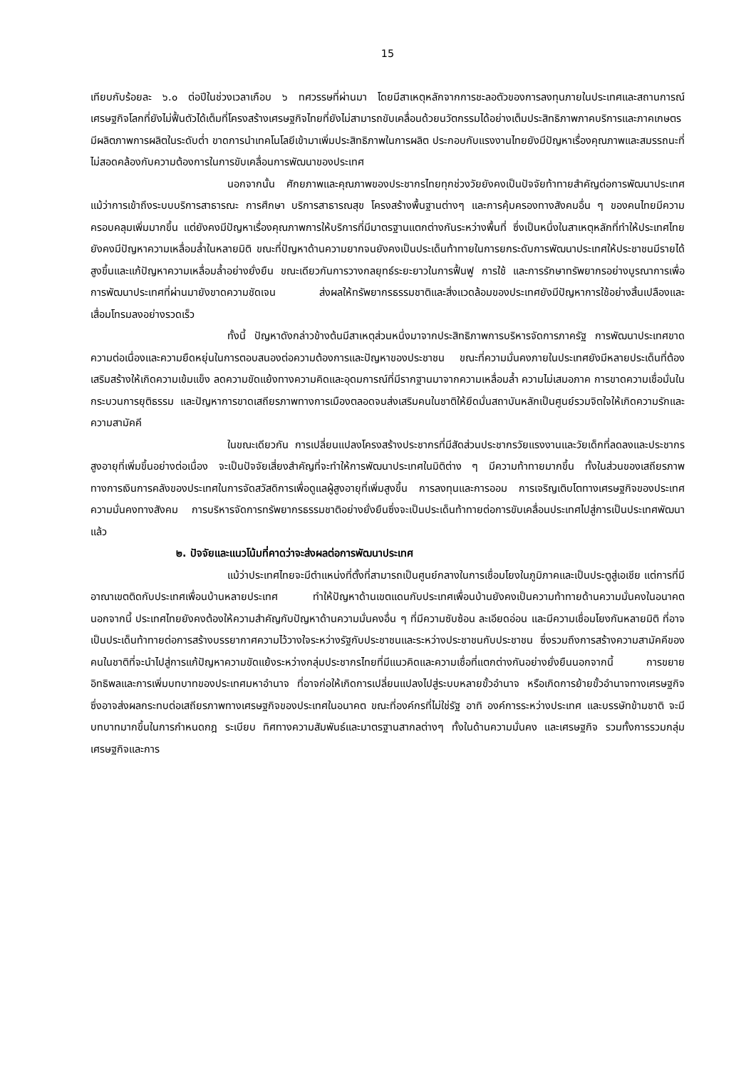15
เทียบกับร้อยละ ๖.๐ ต่อปีในช่วงเวลาเกือบ ๖ ทศวรรษที่ผ่านมา โดยมีสาเหตุหลักจากการชะลอตัวของการลงทุนภายในประเทศและสถานการณ์เศรษฐกิจโลกที่ยังไม่ฟื้นตัวได้เต็มที่โครงสร้างเศรษฐกิจไทยที่ยังไม่สามารถขับเคลื่อนด้วยนวัตกรรมได้อย่างเต็มประสิทธิภาพภาคบริการและภาคเกษตรมีผลิตภาพการผลิตในระดับต่ำ ขาดการนำเทคโนโลยีเข้ามาเพิ่มประสิทธิภาพในการผลิต ประกอบกับแรงงานไทยยังมีปัญหาเรื่องคุณภาพและสมรรถนะที่ไม่สอดคล้องกับความต้องการในการขับเคลื่อนการพัฒนาของประเทศ
นอกจากนั้น ศักยภาพและคุณภาพของประชากรไทยทุกช่วงวัยยังคงเป็นปัจจัยท้าทายสำคัญต่อการพัฒนาประเทศ แม้ว่าการเข้าถึงระบบบริการสาธารณะ การศึกษา บริการสาธารณสุข โครงสร้างพื้นฐานต่างๆ และการคุ้มครองทางสังคมอื่น ๆ ของคนไทยมีความครอบคลุมเพิ่มมากขึ้น แต่ยังคงมีปัญหาเรื่องคุณภาพการให้บริการที่มีมาตรฐานแตกต่างกันระหว่างพื้นที่ ซึ่งเป็นหนึ่งในสาเหตุหลักที่ทำให้ประเทศไทยยังคงมีปัญหาความเหลื่อมล้ำในหลายมิติ ขณะที่ปัญหาด้านความยากจนยังคงเป็นประเด็นท้าทายในการยกระดับการพัฒนาประเทศให้ประชาชนมีรายได้สูงขึ้นและแก้ปัญหาความเหลื่อมล้ำอย่างยั่งยืน ขณะเดียวกันการวางกลยุทธ์ระยะยาวในการฟื้นฟู การใช้ และการรักษาทรัพยากรอย่างบูรณาการเพื่อการพัฒนาประเทศที่ผ่านมายังขาดความชัดเจน ส่งผลให้ทรัพยากรธรรมชาติและสิ่งแวดล้อมของประเทศยังมีปัญหาการใช้อย่างสิ้นเปลืองและเสื่อมโทรมลงอย่างรวดเร็ว
ทั้งนี้ ปัญหาดังกล่าวข้างต้นมีสาเหตุส่วนหนึ่งมาจากประสิทธิภาพการบริหารจัดการภาครัฐ การพัฒนาประเทศขาดความต่อเนื่องและความยืดหยุ่นในการตอบสนองต่อความต้องการและปัญหาของประชาชน ขณะที่ความมั่นคงภายในประเทศยังมีหลายประเด็นที่ต้องเสริมสร้างให้เกิดความเข้มแข็ง ลดความขัดแย้งทางความคิดและอุดมการณ์ที่มีรากฐานมาจากความเหลื่อมล้ำ ความไม่เสมอภาค การขาดความเชื่อมั่นในกระบวนการยุติธรรม และปัญหาการขาดเสถียรภาพทางการเมืองตลอดจนส่งเสริมคนในชาติให้ยึดมั่นสถาบันหลักเป็นศูนย์รวมจิตใจให้เกิดความรักและความสามัคคี
ในขณะเดียวกัน การเปลี่ยนแปลงโครงสร้างประชากรที่มีสัดส่วนประชากรวัยแรงงานและวัยเด็กที่ลดลงและประชากรสูงอายุที่เพิ่มขึ้นอย่างต่อเนื่อง จะเป็นปัจจัยเสี่ยงสำคัญที่จะทำให้การพัฒนาประเทศในมิติต่าง ๆ มีความท้าทายมากขึ้น ทั้งในส่วนของเสถียรภาพทางการเงินการคลังของประเทศในการจัดสวัสดิการเพื่อดูแลผู้สูงอายุที่เพิ่มสูงขึ้น การลงทุนและการออม การเจริญเติบโตทางเศรษฐกิจของประเทศ ความมั่นคงทางสังคม การบริหารจัดการทรัพยากรธรรมชาติอย่างยั่งยืนซึ่งจะเป็นประเด็นท้าทายต่อการขับเคลื่อนประเทศไปสู่การเป็นประเทศพัฒนาแล้ว
๒. ปัจจัยและแนวโน้มที่คาดว่าจะส่งผลต่อการพัฒนาประเทศ
แม้ว่าประเทศไทยจะมีตำแหน่งที่ตั้งที่สามารถเป็นศูนย์กลางในการเชื่อมโยงในภูมิภาคและเป็นประตูสู่เอเชีย แต่การที่มีอาณาเขตติดกับประเทศเพื่อนบ้านหลายประเทศ ทำให้ปัญหาด้านเขตแดนกับประเทศเพื่อนบ้านยังคงเป็นความท้าทายด้านความมั่นคงในอนาคต นอกจากนี้ ประเทศไทยยังคงต้องให้ความสำคัญกับปัญหาด้านความมั่นคงอื่น ๆ ที่มีความซับซ้อน ละเอียดอ่อน และมีความเชื่อมโยงกันหลายมิติ ที่อาจเป็นประเด็นท้าทายต่อการสร้างบรรยากาศความไว้วางใจระหว่างรัฐกับประชาชนและระหว่างประชาชนกับประชาชน ซึ่งรวมถึงการสร้างความสามัคคีของคนในชาติที่จะนำไปสู่การแก้ปัญหาความขัดแย้งระหว่างกลุ่มประชากรไทยที่มีแนวคิดและความเชื่อที่แตกต่างกันอย่างยั่งยืนนอกจากนี้ การขยายอิทธิพลและการเพิ่มบทบาทของประเทศมหาอำนาจ ที่อาจก่อให้เกิดการเปลี่ยนแปลงไปสู่ระบบหลายขั้วอำนาจ หรือเกิดการย้ายขั้วอำนาจทางเศรษฐกิจ ซึ่งอาจส่งผลกระทบต่อเสถียรภาพทางเศรษฐกิจของประเทศในอนาคต ขณะที่องค์กรที่ไม่ใช่รัฐ อาทิ องค์การระหว่างประเทศ และบรรษัทข้ามชาติ จะมีบทบาทมากขึ้นในการกำหนดกฎ ระเบียบ ทิศทางความสัมพันธ์และมาตรฐานสากลต่างๆ ทั้งในด้านความมั่นคง และเศรษฐกิจ รวมทั้งการรวมกลุ่มเศรษฐกิจและการ